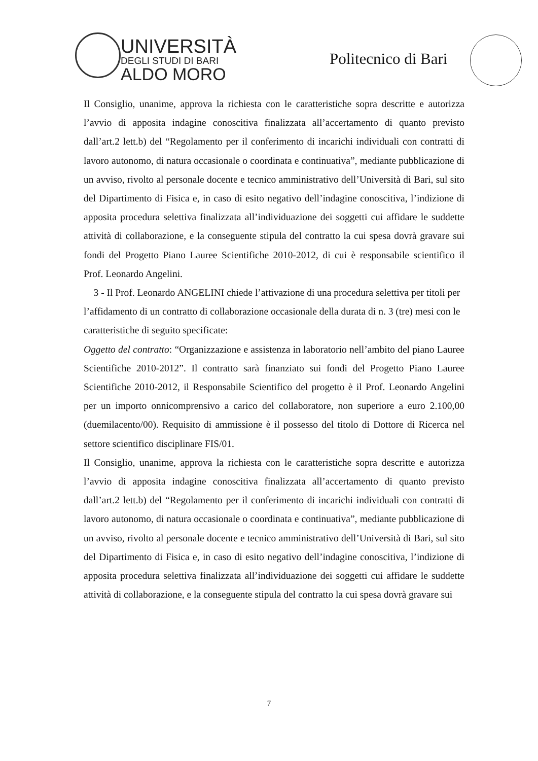UNIVERSITÀ
DEGLI STUDI DI BARI
ALDO MORO
Politecnico di Bari
Il Consiglio, unanime, approva la richiesta con le caratteristiche sopra descritte e autorizza l’avvio di apposita indagine conoscitiva finalizzata all’accertamento di quanto previsto dall’art.2 lett.b) del “Regolamento per il conferimento di incarichi individuali con contratti di lavoro autonomo, di natura occasionale o coordinata e continuativa”, mediante pubblicazione di un avviso, rivolto al personale docente e tecnico amministrativo dell’Università di Bari, sul sito del Dipartimento di Fisica e, in caso di esito negativo dell’indagine conoscitiva, l’indizione di apposita procedura selettiva finalizzata all’individuazione dei soggetti cui affidare le suddette attività di collaborazione, e la conseguente stipula del contratto la cui spesa dovrà gravare sui fondi del Progetto Piano Lauree Scientifiche 2010-2012, di cui è responsabile scientifico il Prof. Leonardo Angelini.
3 - Il Prof. Leonardo ANGELINI chiede l’attivazione di una procedura selettiva per titoli per l’affidamento di un contratto di collaborazione occasionale della durata di n. 3 (tre) mesi con le caratteristiche di seguito specificate:
Oggetto del contratto: “Organizzazione e assistenza in laboratorio nell’ambito del piano Lauree Scientifiche 2010-2012”. Il contratto sarà finanziato sui fondi del Progetto Piano Lauree Scientifiche 2010-2012, il Responsabile Scientifico del progetto è il Prof. Leonardo Angelini per un importo onnicomprensivo a carico del collaboratore, non superiore a euro 2.100,00 (duemilacento/00). Requisito di ammissione è il possesso del titolo di Dottore di Ricerca nel settore scientifico disciplinare FIS/01.
Il Consiglio, unanime, approva la richiesta con le caratteristiche sopra descritte e autorizza l’avvio di apposita indagine conoscitiva finalizzata all’accertamento di quanto previsto dall’art.2 lett.b) del “Regolamento per il conferimento di incarichi individuali con contratti di lavoro autonomo, di natura occasionale o coordinata e continuativa”, mediante pubblicazione di un avviso, rivolto al personale docente e tecnico amministrativo dell’Università di Bari, sul sito del Dipartimento di Fisica e, in caso di esito negativo dell’indagine conoscitiva, l’indizione di apposita procedura selettiva finalizzata all’individuazione dei soggetti cui affidare le suddette attività di collaborazione, e la conseguente stipula del contratto la cui spesa dovrà gravare sui
7